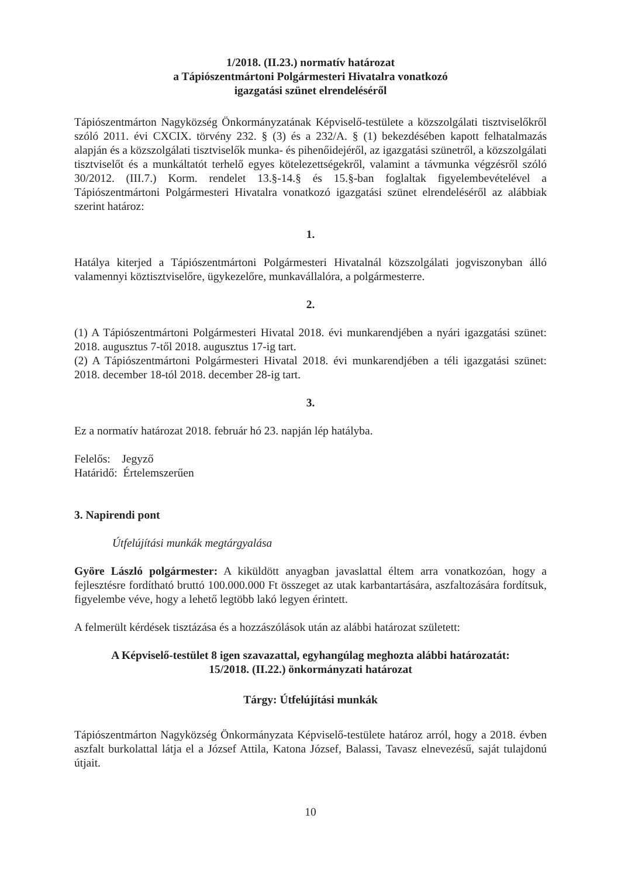1/2018. (II.23.) normatív határozat
a Tápiószentmártoni Polgármesteri Hivatalra vonatkozó
igazgatási szünet elrendeléséről
Tápiószentmárton Nagyközség Önkormányzatának Képviselő-testülete a közszolgálati tisztviselőkről szóló 2011. évi CXCIX. törvény 232. § (3) és a 232/A. § (1) bekezdésében kapott felhatalmazás alapján és a közszolgálati tisztviselők munka- és pihenőidejéről, az igazgatási szünetről, a közszolgálati tisztviselőt és a munkáltatót terhelő egyes kötelezettségekről, valamint a távmunka végzésről szóló 30/2012. (III.7.) Korm. rendelet 13.§-14.§ és 15.§-ban foglaltak figyelembevételével a Tápiószentmártoni Polgármesteri Hivatalra vonatkozó igazgatási szünet elrendeléséről az alábbiak szerint határoz:
1.
Hatálya kiterjed a Tápiószentmártoni Polgármesteri Hivatalnál közszolgálati jogviszonyban álló valamennyi köztisztviselőre, ügykezelőre, munkavállalóra, a polgármesterre.
2.
(1) A Tápiószentmártoni Polgármesteri Hivatal 2018. évi munkarendjében a nyári igazgatási szünet: 2018. augusztus 7-től 2018. augusztus 17-ig tart.
(2) A Tápiószentmártoni Polgármesteri Hivatal 2018. évi munkarendjében a téli igazgatási szünet: 2018. december 18-tól 2018. december 28-ig tart.
3.
Ez a normatív határozat 2018. február hó 23. napján lép hatályba.
Felelős: Jegyző
Határidő: Értelemszerűen
3. Napirendi pont
Útfelújítási munkák megtárgyalása
Györe László polgármester: A kiküldött anyagban javaslattal éltem arra vonatkozóan, hogy a fejlesztésre fordítható bruttó 100.000.000 Ft összeget az utak karbantartására, aszfaltozására fordítsuk, figyelembe véve, hogy a lehető legtöbb lakó legyen érintett.
A felmerült kérdések tisztázása és a hozzászólások után az alábbi határozat született:
A Képviselő-testület 8 igen szavazattal, egyhangúlag meghozta alábbi határozatát:
15/2018. (II.22.) önkormányzati határozat
Tárgy: Útfelújítási munkák
Tápiószentmárton Nagyközség Önkormányzata Képviselő-testülete határoz arról, hogy a 2018. évben aszfalt burkolattal látja el a József Attila, Katona József, Balassi, Tavasz elnevezésű, saját tulajdonú útjait.
10